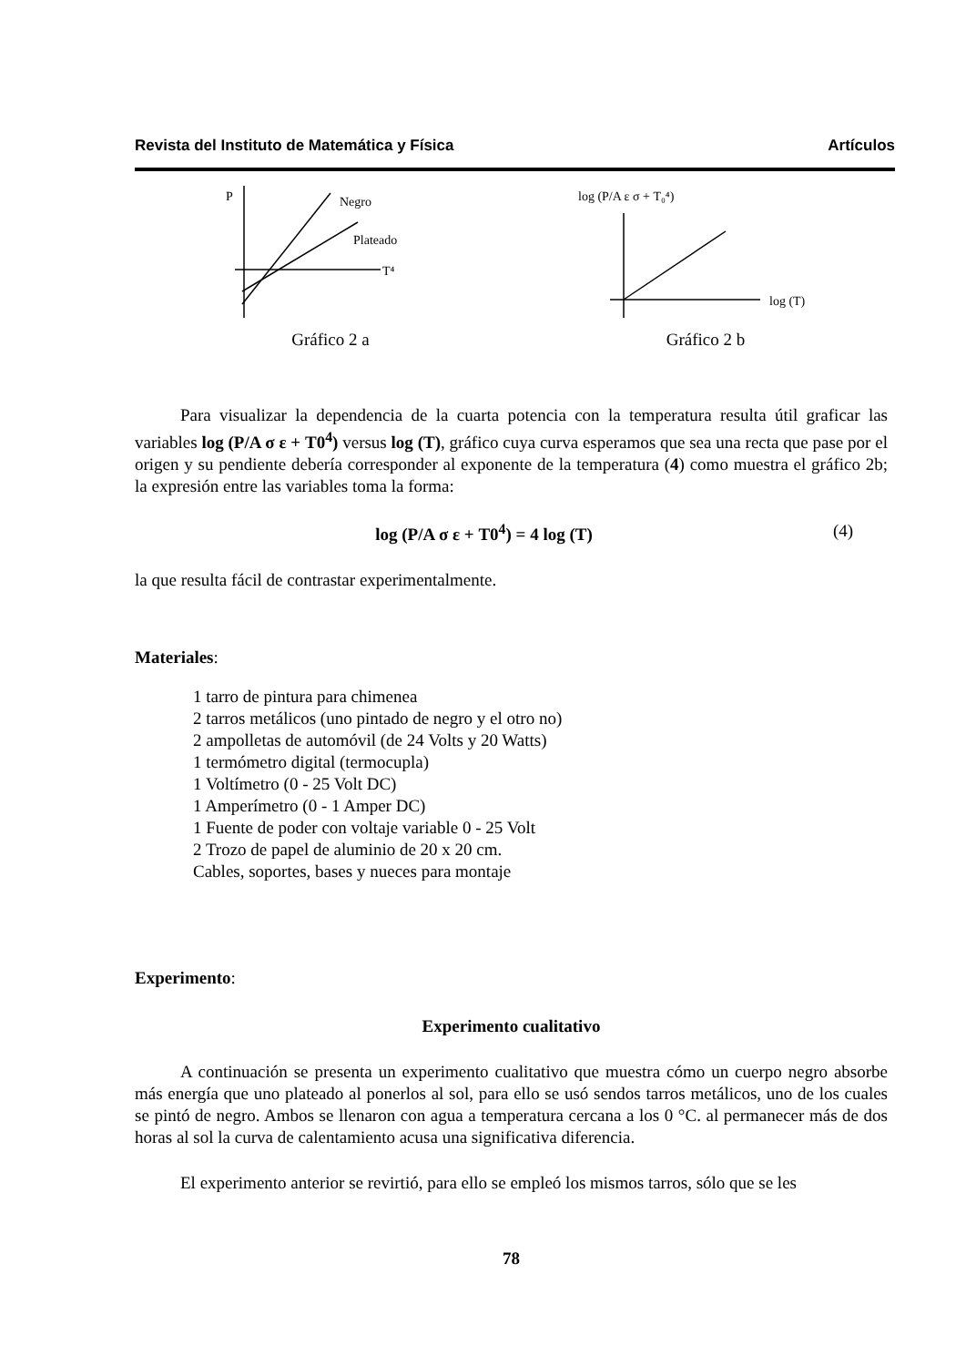Revista del Instituto de Matemática y Física Artículos
P
Negro
Plateado
T⁴
Gráfico 2 a
log (P/A ε σ + T₀⁴)
log (T)
Gráfico 2 b
Para visualizar la dependencia de la cuarta potencia con la temperatura resulta útil graficar las variables log (P/A σ ε + T0<sup>4</sup>) versus log (T), gráfico cuya curva esperamos que sea una recta que pase por el origen y su pendiente debería corresponder al exponente de la temperatura (4) como muestra el gráfico 2b; la expresión entre las variables toma la forma:
log (P/A σ ε + T0<sup>4</sup>) = 4 log (T) (4)
la que resulta fácil de contrastar experimentalmente.
Materiales:
1 tarro de pintura para chimenea
2 tarros metálicos (uno pintado de negro y el otro no)
2 ampolletas de automóvil (de 24 Volts y 20 Watts)
1 termómetro digital (termocupla)
1 Voltímetro (0 - 25 Volt DC)
1 Amperímetro (0 - 1 Amper DC)
1 Fuente de poder con voltaje variable 0 - 25 Volt
2 Trozo de papel de aluminio de 20 x 20 cm.
Cables, soportes, bases y nueces para montaje
Experimento:
Experimento cualitativo
A continuación se presenta un experimento cualitativo que muestra cómo un cuerpo negro absorbe más energía que uno plateado al ponerlos al sol, para ello se usó sendos tarros metálicos, uno de los cuales se pintó de negro. Ambos se llenaron con agua a temperatura cercana a los 0 °C. al permanecer más de dos horas al sol la curva de calentamiento acusa una significativa diferencia.
El experimento anterior se revirtió, para ello se empleó los mismos tarros, sólo que se les
78